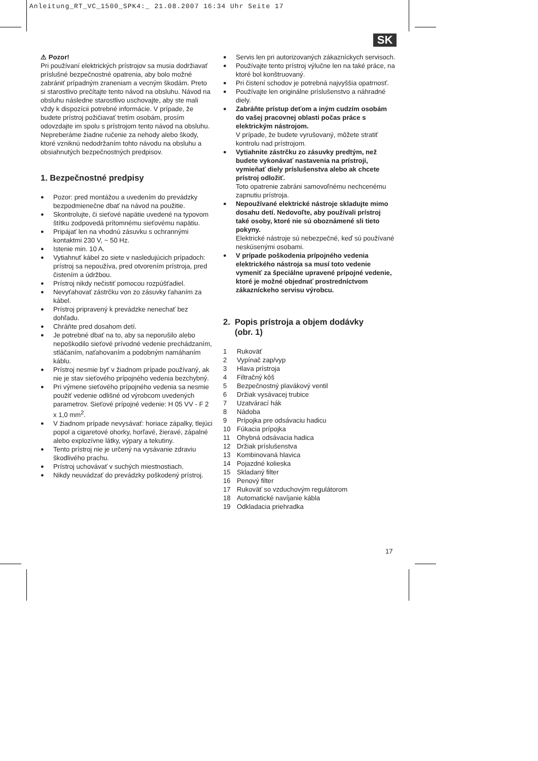Anleitung_RT_VC_1500_SPK4:_ 21.08.2007 16:34 Uhr Seite 17
SK
⚠ Pozor!
Pri používaní elektrických prístrojov sa musia dodržiavať príslušné bezpečnostné opatrenia, aby bolo možné zabrániť prípadným zraneniam a vecným škodám. Preto si starostlivo prečítajte tento návod na obsluhu. Návod na obsluhu následne starostlivo uschovajte, aby ste mali vždy k dispozícii potrebné informácie. V prípade, že budete prístroj požičiavať tretím osobám, prosím odovzdajte im spolu s prístrojom tento návod na obsluhu. Nepreberáme žiadne ručenie za nehody alebo škody, ktoré vzniknú nedodržaním tohto návodu na obsluhu a obsiahnutých bezpečnostných predpisov.
1. Bezpečnostné predpisy
● Pozor: pred montážou a uvedením do prevádzky bezpodmienečne dbať na návod na použitie.
● Skontrolujte, či sieťové napätie uvedené na typovom štítku zodpovedá prítomnému sieťovému napätiu.
● Pripájať len na vhodnú zásuvku s ochrannými kontaktmi 230 V, ~ 50 Hz.
● Istenie min. 10 A.
● Vytiahnuť kábel zo siete v nasledujúcich prípadoch: prístroj sa nepoužíva, pred otvorením prístroja, pred čistením a údržbou.
● Prístroj nikdy nečistiť pomocou rozpúšťadiel.
● Nevyťahovať zástrčku von zo zásuvky ťahaním za kábel.
● Prístroj pripravený k prevádzke nenechať bez dohľadu.
● Chráňte pred dosahom detí.
● Je potrebné dbať na to, aby sa neporušilo alebo nepoškodilo sieťové prívodné vedenie prechádzaním, stláčaním, naťahovaním a podobným namáhaním káblu.
● Prístroj nesmie byť v žiadnom prípade používaný, ak nie je stav sieťového prípojného vedenia bezchybný.
● Pri výmene sieťového prípojného vedenia sa nesmie použiť vedenie odlišné od výrobcom uvedených parametrov. Sieťové prípojné vedenie: H 05 VV - F 2 x 1,0 mm<sup>2</sup>.
● V žiadnom prípade nevysávať: horiace zápalky, tlejúci popol a cigaretové ohorky, horľavé, žieravé, zápalné alebo explozívne látky, výpary a tekutiny.
● Tento prístroj nie je určený na vysávanie zdraviu škodlivého prachu.
● Prístroj uchovávať v suchých miestnostiach.
● Nikdy neuvádzať do prevádzky poškodený prístroj.
● Servis len pri autorizovaných zákazníckych servisoch.
● Používajte tento prístroj výlučne len na také práce, na ktoré bol konštruovaný.
● Pri čistení schodov je potrebná najvyššia opatrnosť.
● Používajte len originálne príslušenstvo a náhradné diely.
● Zabráňte prístup deťom a iným cudzím osobám do vašej pracovnej oblasti počas práce s elektrickým nástrojom.
V prípade, že budete vyrušovaný, môžete stratiť kontrolu nad prístrojom.
● Vytiahnite zástrčku zo zásuvky predtým, než budete vykonávať nastavenia na prístroji, vymieňať diely príslušenstva alebo ak chcete prístroj odložiť.
Toto opatrenie zabráni samovoľnému nechcenému zapnutiu prístroja.
● Nepoužívané elektrické nástroje skladujte mimo dosahu detí. Nedovoľte, aby používali prístroj také osoby, ktoré nie sú oboznámené sli tieto pokyny.
Elektrické nástroje sú nebezpečné, keď sú používané neskúsenými osobami.
● V prípade poškodenia prípojného vedenia elektrického nástroja sa musí toto vedenie vymeniť za špeciálne upravené prípojné vedenie, ktoré je možné objednať prostredníctvom zákazníckeho servisu výrobcu.
2. Popis prístroja a objem dodávky
(obr. 1)
1 Rukoväť
2 Vypínač zap/vyp
3 Hlava prístroja
4 Filtračný kôš
5 Bezpečnostný plavákový ventil
6 Držiak vysávacej trubice
7 Uzatvárací hák
8 Nádoba
9 Prípojka pre odsávaciu hadicu
10 Fúkacia prípojka
11 Ohybná odsávacia hadica
12 Držiak príslušenstva
13 Kombinovaná hlavica
14 Pojazdné kolieska
15 Skladaný filter
16 Penový filter
17 Rukoväť so vzduchovým regulátorom
18 Automatické navíjanie kábla
19 Odkladacia priehradka
17